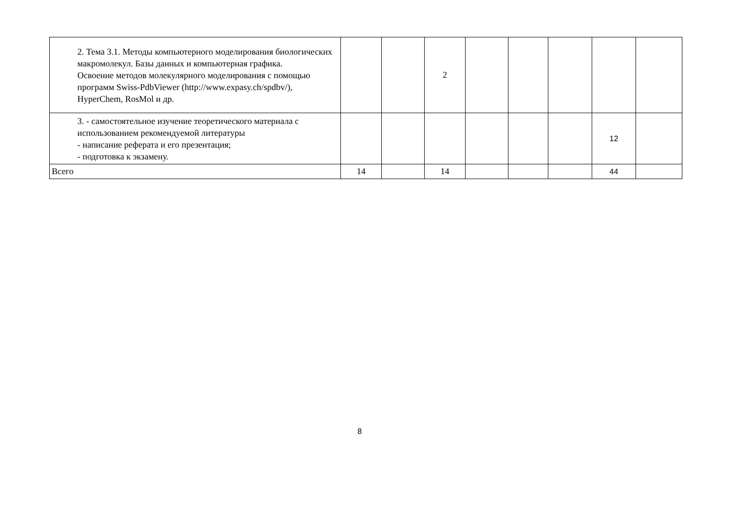| 2. Тема 3.1. Методы компьютерного моделирования биологических макромолекул. Базы данных и компьютерная графика. Освоение методов молекулярного моделирования с помощью программ Swiss-PdbViewer (http://www.expasy.ch/spdbv/), HyperChem, RosMol и др. | | | 2 | | | | | |
| 3. - самостоятельное изучение теоретического материала с использованием рекомендуемой литературы - написание реферата и его презентация; - подготовка к экзамену. | | | | | | | 12 | |
| Всего | 14 | | 14 | | | | 44 | |
8